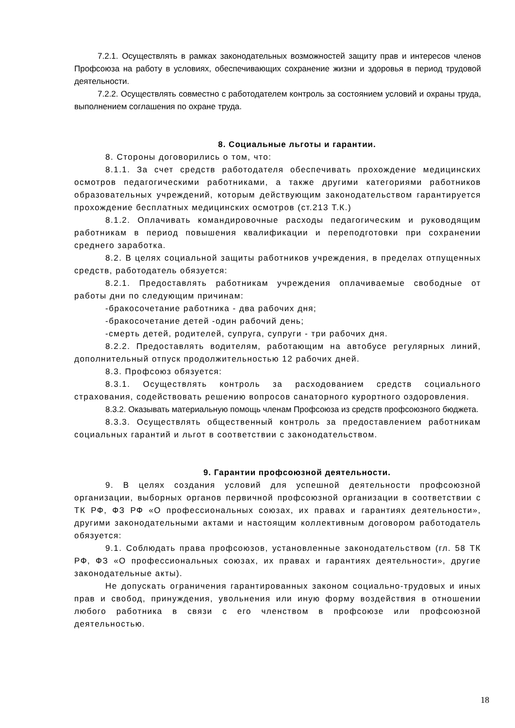7.2.1. Осуществлять в рамках законодательных возможностей защиту прав и интересов членов Профсоюза на работу в условиях, обеспечивающих сохранение жизни и здоровья в период трудовой деятельности.
7.2.2. Осуществлять совместно с работодателем контроль за состоянием условий и охраны труда, выполнением соглашения по охране труда.
8. Социальные льготы и гарантии.
8. Стороны договорились о том, что:
8.1.1. За счет средств работодателя обеспечивать прохождение медицинских осмотров педагогическими работниками, а также другими категориями работников образовательных учреждений, которым действующим законодательством гарантируется прохождение бесплатных медицинских осмотров (ст.213 Т.К.)
8.1.2. Оплачивать командировочные расходы педагогическим и руководящим работникам в период повышения квалификации и переподготовки при сохранении среднего заработка.
8.2. В целях социальной защиты работников учреждения, в пределах отпущенных средств, работодатель обязуется:
8.2.1. Предоставлять работникам учреждения оплачиваемые свободные от работы дни по следующим причинам:
-бракосочетание работника - два рабочих дня;
-бракосочетание детей -один рабочий день;
-смерть детей, родителей, супруга, супруги - три рабочих дня.
8.2.2. Предоставлять водителям, работающим на автобусе регулярных линий, дополнительный отпуск продолжительностью 12 рабочих дней.
8.3. Профсоюз обязуется:
8.3.1. Осуществлять контроль за расходованием средств социального страхования, содействовать решению вопросов санаторного курортного оздоровления.
8.3.2. Оказывать материальную помощь членам Профсоюза из средств профсоюзного бюджета.
8.3.3. Осуществлять общественный контроль за предоставлением работникам социальных гарантий и льгот в соответствии с законодательством.
9. Гарантии профсоюзной деятельности.
9. В целях создания условий для успешной деятельности профсоюзной организации, выборных органов первичной профсоюзной организации в соответствии с ТК РФ, ФЗ РФ «О профессиональных союзах, их правах и гарантиях деятельности», другими законодательными актами и настоящим коллективным договором работодатель обязуется:
9.1. Соблюдать права профсоюзов, установленные законодательством (гл. 58 ТК РФ, ФЗ «О профессиональных союзах, их правах и гарантиях деятельности», другие законодательные акты).
Не допускать ограничения гарантированных законом социально-трудовых и иных прав и свобод, принуждения, увольнения или иную форму воздействия в отношении любого работника в связи с его членством в профсоюзе или профсоюзной деятельностью.
18